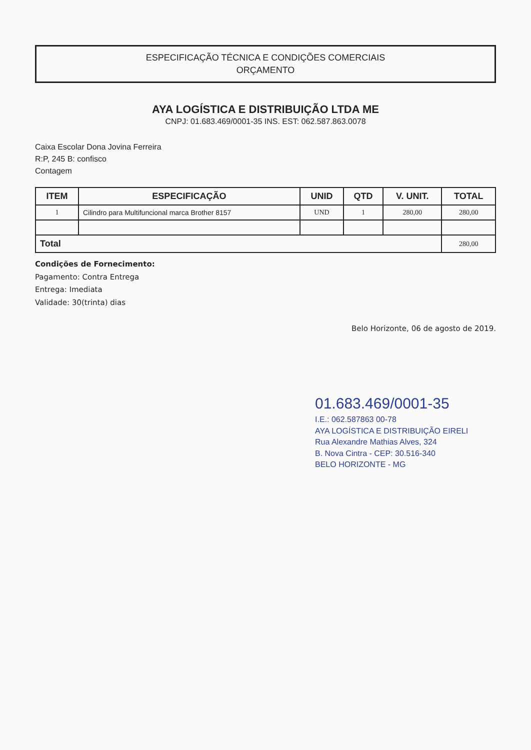ESPECIFICAÇÃO TÉCNICA E CONDIÇÕES COMERCIAIS
ORÇAMENTO
AYA LOGÍSTICA E DISTRIBUIÇÃO LTDA ME
CNPJ: 01.683.469/0001-35 INS. EST: 062.587.863.0078
Caixa Escolar Dona Jovina Ferreira
R:P, 245 B: confisco
Contagem
| ITEM | ESPECIFICAÇÃO | UNID | QTD | V. UNIT. | TOTAL |
| --- | --- | --- | --- | --- | --- |
| 1 | Cilindro para Multifuncional marca Brother 8157 | UND | 1 | 280,00 | 280,00 |
| Total | | | | | 280,00 |
Condições de Fornecimento:
Pagamento: Contra Entrega
Entrega: Imediata
Validade: 30(trinta) dias
Belo Horizonte, 06 de agosto de 2019.
01.683.469/0001-35
I.E.: 062.587863 00-78
AYA LOGÍSTICA E DISTRIBUIÇÃO EIRELI
Rua Alexandre Mathias Alves, 324
B. Nova Cintra - CEP: 30.516-340
BELO HORIZONTE - MG